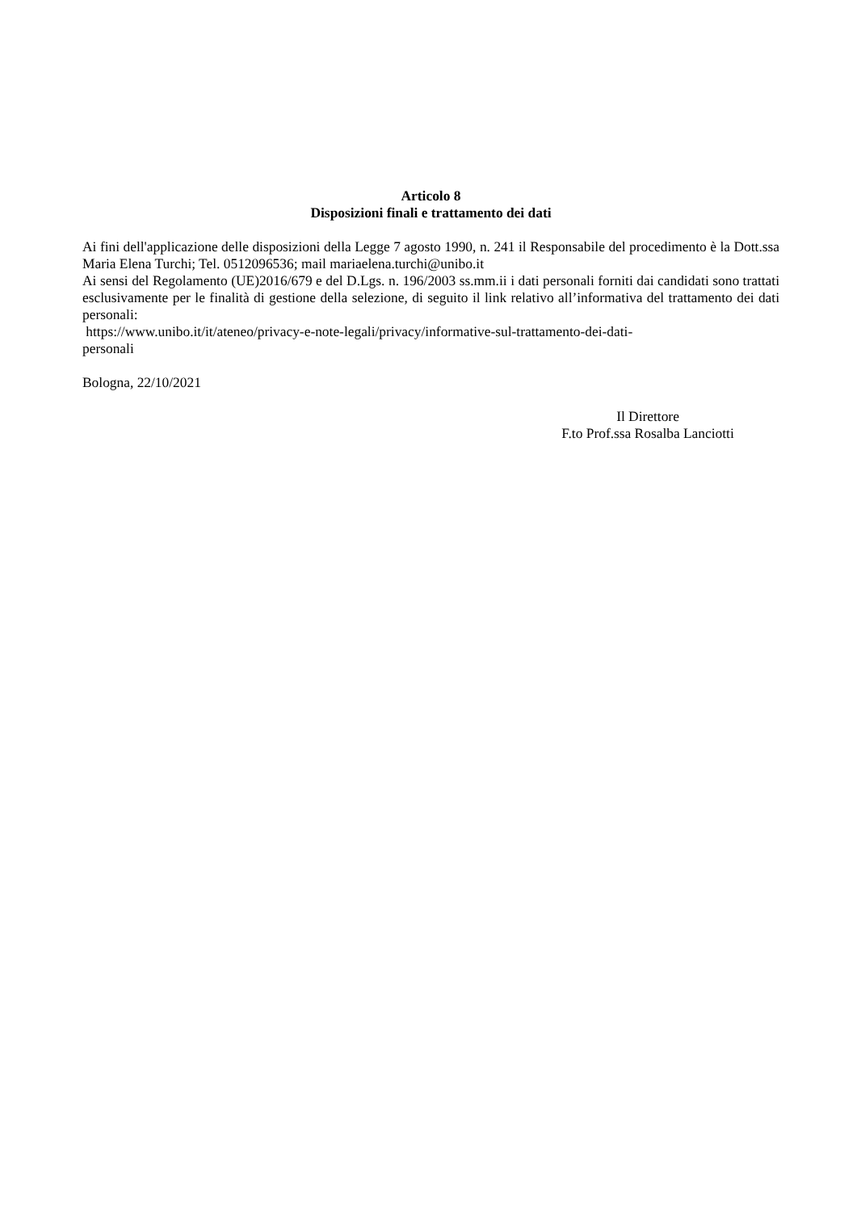Articolo 8
Disposizioni finali e trattamento dei dati
Ai fini dell'applicazione delle disposizioni della Legge 7 agosto 1990, n. 241 il Responsabile del procedimento è la Dott.ssa Maria Elena Turchi; Tel. 0512096536; mail mariaelena.turchi@unibo.it
Ai sensi del Regolamento (UE)2016/679 e del D.Lgs. n. 196/2003 ss.mm.ii i dati personali forniti dai candidati sono trattati esclusivamente per le finalità di gestione della selezione, di seguito il link relativo all’informativa del trattamento dei dati personali:
https://www.unibo.it/it/ateneo/privacy-e-note-legali/privacy/informative-sul-trattamento-dei-dati-
personali
Bologna, 22/10/2021
Il Direttore
F.to Prof.ssa Rosalba Lanciotti